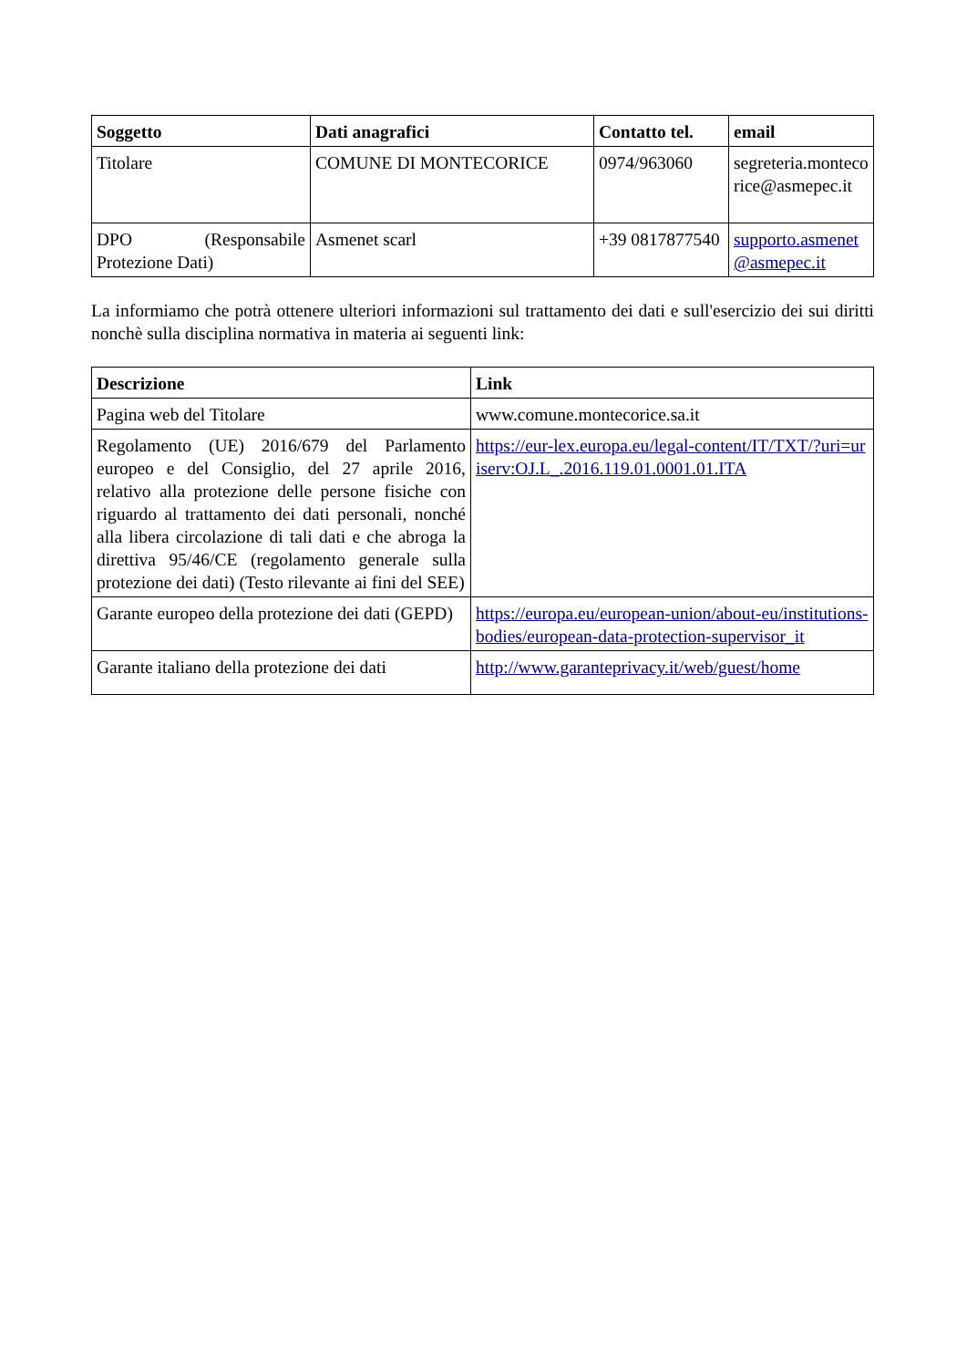| Soggetto | Dati anagrafici | Contatto tel. | email |
| --- | --- | --- | --- |
| Titolare | COMUNE DI MONTECORICE | 0974/963060 | segreteria.montecorice@asmepec.it |
| DPO (Responsabile Protezione Dati) | Asmenet scarl | +39 0817877540 | supporto.asmenet@asmepec.it |
La informiamo che potrà ottenere ulteriori informazioni sul trattamento dei dati e sull'esercizio dei sui diritti nonchè sulla disciplina normativa in materia ai seguenti link:
| Descrizione | Link |
| --- | --- |
| Pagina web del Titolare | www.comune.montecorice.sa.it |
| Regolamento (UE) 2016/679 del Parlamento europeo e del Consiglio, del 27 aprile 2016, relativo alla protezione delle persone fisiche con riguardo al trattamento dei dati personali, nonché alla libera circolazione di tali dati e che abroga la direttiva 95/46/CE (regolamento generale sulla protezione dei dati) (Testo rilevante ai fini del SEE) | https://eur-lex.europa.eu/legal-content/IT/TXT/?uri=uriserv:OJ.L_.2016.119.01.0001.01.ITA |
| Garante europeo della protezione dei dati (GEPD) | https://europa.eu/european-union/about-eu/institutions-bodies/european-data-protection-supervisor_it |
| Garante italiano della protezione dei dati | http://www.garanteprivacy.it/web/guest/home |